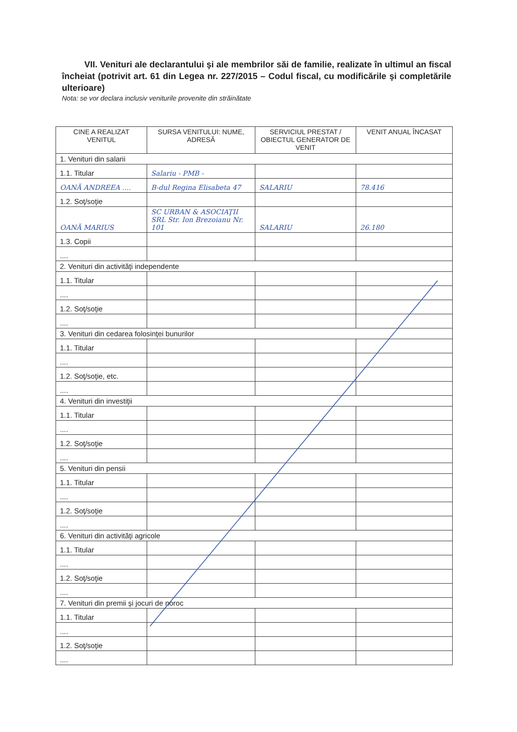VII. Venituri ale declarantului şi ale membrilor săi de familie, realizate în ultimul an fiscal încheiat (potrivit art. 61 din Legea nr. 227/2015 – Codul fiscal, cu modificările şi completările ulterioare)
Nota: se vor declara inclusiv veniturile provenite din străinătate
| CINE A REALIZAT VENITUL | SURSA VENITULUI: NUME, ADRESĂ | SERVICIUL PRESTAT / OBIECTUL GENERATOR DE VENIT | VENIT ANUAL ÎNCASAT |
| --- | --- | --- | --- |
| 1. Venituri din salarii | | | |
| 1.1. Titular | Salariu - PMB - | | |
| OANĂ ANDREEA .... | B-dul Regina Elisabeta 47 | SALARIU | 78.416 |
| 1.2. Soţ/soţie | | | |
| OANĂ MARIUS | SC URBAN & ASOCIAŢII SRL Str. Ion Brezoianu Nr. 101 | SALARIU | 26.180 |
| 1.3. Copii | | | |
| .... | | | |
| 2. Venituri din activităţi independente | | | |
| 1.1. Titular | | | |
| .... | | | |
| 1.2. Soţ/soţie | | | |
| .... | | | |
| 3. Venituri din cedarea folosinţei bunurilor | | | |
| 1.1. Titular | | | |
| .... | | | |
| 1.2. Soţ/soţie, etc. | | | |
| .... | | | |
| 4. Venituri din investiţii | | | |
| 1.1. Titular | | | |
| .... | | | |
| 1.2. Soţ/soţie | | | |
| .... | | | |
| 5. Venituri din pensii | | | |
| 1.1. Titular | | | |
| .... | | | |
| 1.2. Soţ/soţie | | | |
| .... | | | |
| 6. Venituri din activităţi agricole | | | |
| 1.1. Titular | | | |
| .... | | | |
| 1.2. Soţ/soţie | | | |
| .... | | | |
| 7. Venituri din premii şi jocuri de noroc | | | |
| 1.1. Titular | | | |
| .... | | | |
| 1.2. Soţ/soţie | | | |
| .... | | | |